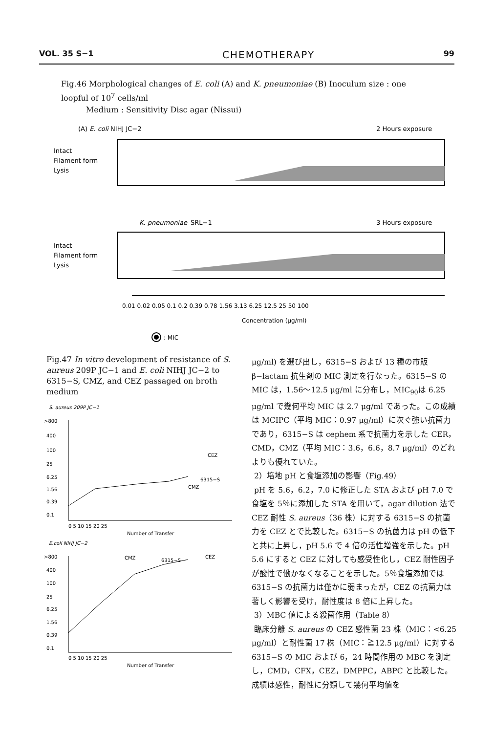VOL. 35 S−1 CHEMOTHERAPY 99
Fig.46 Morphological changes of E. coli (A) and K. pneumoniae (B) Inoculum size : one loopful of 10<sup>7</sup> cells/ml
Medium : Sensitivity Disc agar (Nissui)
(A) E. coli NIHJ JC−2
2 Hours exposure
Intact
Filament form
Lysis
K. pneumoniae
SRL−1
3 Hours exposure
Intact
Filament form
Lysis
0.01 0.02 0.05 0.1 0.2 0.39 0.78 1.56 3.13 6.25 12.5 25 50 100
Concentration (μg/ml)
: MIC
Fig.47 In vitro development of resistance of S. aureus 209P JC−1 and E. coli NIHJ JC−2 to 6315−S, CMZ, and CEZ passaged on broth medium
S. aureus 209P JC−1
>800
400
100
25
6.25
1.56
0.39
0.1
CEZ
6315−S
CMZ
0 5 10 15 20 25
Number of Transfer
E.coli NIHJ JC−2
>800
400
100
25
6.25
1.56
0.39
0.1
CMZ
6315−S
CEZ
0 5 10 15 20 25
Number of Transfer
μg/ml) を選び出し，6315−S および 13 種の市販 β−lactam 抗生剤の MIC 測定を行なった。6315−S の MIC は，1.56〜12.5 μg/ml に分布し，MIC<sub>90</sub>は 6.25 μg/ml で幾何平均 MIC は 2.7 μg/ml であった。この成績は MCIPC（平均 MIC：0.97 μg/ml）に次ぐ強い抗菌力であり，6315−S は cephem 系で抗菌力を示した CER，CMD，CMZ（平均 MIC：3.6，6.6，8.7 μg/ml）のどれよりも優れていた。
2）培地 pH と食塩添加の影響（Fig.49）
pH を 5.6，6.2，7.0 に修正した STA および pH 7.0 で食塩を 5％に添加した STA を用いて，agar dilution 法で CEZ 耐性 S. aureus（36 株）に対する 6315−S の抗菌力を CEZ とで比較した。6315−S の抗菌力は pH の低下と共に上昇し，pH 5.6 で 4 倍の活性増強を示した。pH 5.6 にすると CEZ に対しても感受性化し，CEZ 耐性因子が酸性で働かなくなることを示した。5％食塩添加では 6315−S の抗菌力は僅かに弱まったが，CEZ の抗菌力は著しく影響を受け，耐性度は 8 倍に上昇した。
3）MBC 値による殺菌作用（Table 8）
臨床分離 S. aureus の CEZ 感性菌 23 株（MIC：<6.25 μg/ml）と耐性菌 17 株（MIC：≧12.5 μg/ml）に対する 6315−S の MIC および 6，24 時間作用の MBC を測定し，CMD，CFX，CEZ，DMPPC，ABPC と比較した。成績は感性，耐性に分類して幾何平均値を